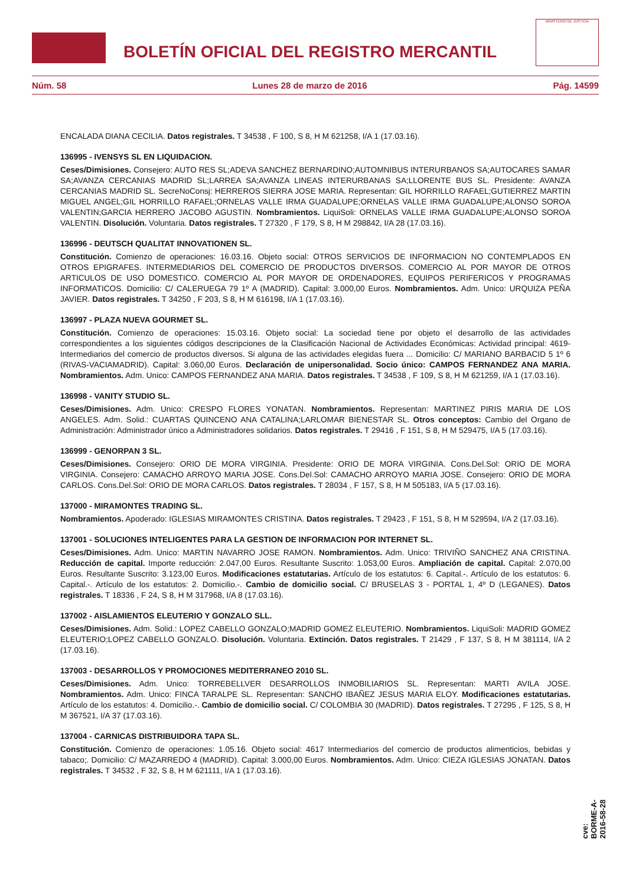BOLETÍN OFICIAL DEL REGISTRO MERCANTIL
MINISTERIO DE JUSTICIA
Núm. 58 Lunes 28 de marzo de 2016 Pág. 14599
ENCALADA DIANA CECILIA. Datos registrales. T 34538 , F 100, S 8, H M 621258, I/A 1 (17.03.16).
136995 - IVENSYS SL EN LIQUIDACION.
Ceses/Dimisiones. Consejero: AUTO RES SL;ADEVA SANCHEZ BERNARDINO;AUTOMNIBUS INTERURBANOS SA;AUTOCARES SAMAR SA;AVANZA CERCANIAS MADRID SL;LARREA SA;AVANZA LINEAS INTERURBANAS SA;LLORENTE BUS SL. Presidente: AVANZA CERCANIAS MADRID SL. SecreNoConsj: HERREROS SIERRA JOSE MARIA. Representan: GIL HORRILLO RAFAEL;GUTIERREZ MARTIN MIGUEL ANGEL;GIL HORRILLO RAFAEL;ORNELAS VALLE IRMA GUADALUPE;ORNELAS VALLE IRMA GUADALUPE;ALONSO SOROA VALENTIN;GARCIA HERRERO JACOBO AGUSTIN. Nombramientos. LiquiSoli: ORNELAS VALLE IRMA GUADALUPE;ALONSO SOROA VALENTIN. Disolución. Voluntaria. Datos registrales. T 27320 , F 179, S 8, H M 298842, I/A 28 (17.03.16).
136996 - DEUTSCH QUALITAT INNOVATIONEN SL.
Constitución. Comienzo de operaciones: 16.03.16. Objeto social: OTROS SERVICIOS DE INFORMACION NO CONTEMPLADOS EN OTROS EPIGRAFES. INTERMEDIARIOS DEL COMERCIO DE PRODUCTOS DIVERSOS. COMERCIO AL POR MAYOR DE OTROS ARTICULOS DE USO DOMESTICO. COMERCIO AL POR MAYOR DE ORDENADORES, EQUIPOS PERIFERICOS Y PROGRAMAS INFORMATICOS. Domicilio: C/ CALERUEGA 79 1º A (MADRID). Capital: 3.000,00 Euros. Nombramientos. Adm. Unico: URQUIZA PEÑA JAVIER. Datos registrales. T 34250 , F 203, S 8, H M 616198, I/A 1 (17.03.16).
136997 - PLAZA NUEVA GOURMET SL.
Constitución. Comienzo de operaciones: 15.03.16. Objeto social: La sociedad tiene por objeto el desarrollo de las actividades correspondientes a los siguientes códigos descripciones de la Clasificación Nacional de Actividades Económicas: Actividad principal: 4619- Intermediarios del comercio de productos diversos. Si alguna de las actividades elegidas fuera ... Domicilio: C/ MARIANO BARBACID 5 1º 6 (RIVAS-VACIAMADRID). Capital: 3.060,00 Euros. Declaración de unipersonalidad. Socio único: CAMPOS FERNANDEZ ANA MARIA. Nombramientos. Adm. Unico: CAMPOS FERNANDEZ ANA MARIA. Datos registrales. T 34538 , F 109, S 8, H M 621259, I/A 1 (17.03.16).
136998 - VANITY STUDIO SL.
Ceses/Dimisiones. Adm. Unico: CRESPO FLORES YONATAN. Nombramientos. Representan: MARTINEZ PIRIS MARIA DE LOS ANGELES. Adm. Solid.: CUARTAS QUINCENO ANA CATALINA;LARLOMAR BIENESTAR SL. Otros conceptos: Cambio del Organo de Administración: Administrador único a Administradores solidarios. Datos registrales. T 29416 , F 151, S 8, H M 529475, I/A 5 (17.03.16).
136999 - GENORPAN 3 SL.
Ceses/Dimisiones. Consejero: ORIO DE MORA VIRGINIA. Presidente: ORIO DE MORA VIRGINIA. Cons.Del.Sol: ORIO DE MORA VIRGINIA. Consejero: CAMACHO ARROYO MARIA JOSE. Cons.Del.Sol: CAMACHO ARROYO MARIA JOSE. Consejero: ORIO DE MORA CARLOS. Cons.Del.Sol: ORIO DE MORA CARLOS. Datos registrales. T 28034 , F 157, S 8, H M 505183, I/A 5 (17.03.16).
137000 - MIRAMONTES TRADING SL.
Nombramientos. Apoderado: IGLESIAS MIRAMONTES CRISTINA. Datos registrales. T 29423 , F 151, S 8, H M 529594, I/A 2 (17.03.16).
137001 - SOLUCIONES INTELIGENTES PARA LA GESTION DE INFORMACION POR INTERNET SL.
Ceses/Dimisiones. Adm. Unico: MARTIN NAVARRO JOSE RAMON. Nombramientos. Adm. Unico: TRIVIÑO SANCHEZ ANA CRISTINA. Reducción de capital. Importe reducción: 2.047,00 Euros. Resultante Suscrito: 1.053,00 Euros. Ampliación de capital. Capital: 2.070,00 Euros. Resultante Suscrito: 3.123,00 Euros. Modificaciones estatutarias. Artículo de los estatutos: 6. Capital.-. Artículo de los estatutos: 6. Capital.-. Artículo de los estatutos: 2. Domicilio.-. Cambio de domicilio social. C/ BRUSELAS 3 - PORTAL 1, 4º D (LEGANES). Datos registrales. T 18336 , F 24, S 8, H M 317968, I/A 8 (17.03.16).
137002 - AISLAMIENTOS ELEUTERIO Y GONZALO SLL.
Ceses/Dimisiones. Adm. Solid.: LOPEZ CABELLO GONZALO;MADRID GOMEZ ELEUTERIO. Nombramientos. LiquiSoli: MADRID GOMEZ ELEUTERIO;LOPEZ CABELLO GONZALO. Disolución. Voluntaria. Extinción. Datos registrales. T 21429 , F 137, S 8, H M 381114, I/A 2 (17.03.16).
137003 - DESARROLLOS Y PROMOCIONES MEDITERRANEO 2010 SL.
Ceses/Dimisiones. Adm. Unico: TORREBELLVER DESARROLLOS INMOBILIARIOS SL. Representan: MARTI AVILA JOSE. Nombramientos. Adm. Unico: FINCA TARALPE SL. Representan: SANCHO IBAÑEZ JESUS MARIA ELOY. Modificaciones estatutarias. Artículo de los estatutos: 4. Domicilio.-. Cambio de domicilio social. C/ COLOMBIA 30 (MADRID). Datos registrales. T 27295 , F 125, S 8, H M 367521, I/A 37 (17.03.16).
137004 - CARNICAS DISTRIBUIDORA TAPA SL.
Constitución. Comienzo de operaciones: 1.05.16. Objeto social: 4617 Intermediarios del comercio de productos alimenticios, bebidas y tabaco;. Domicilio: C/ MAZARREDO 4 (MADRID). Capital: 3.000,00 Euros. Nombramientos. Adm. Unico: CIEZA IGLESIAS JONATAN. Datos registrales. T 34532 , F 32, S 8, H M 621111, I/A 1 (17.03.16).
cve: BORME-A-2016-58-28